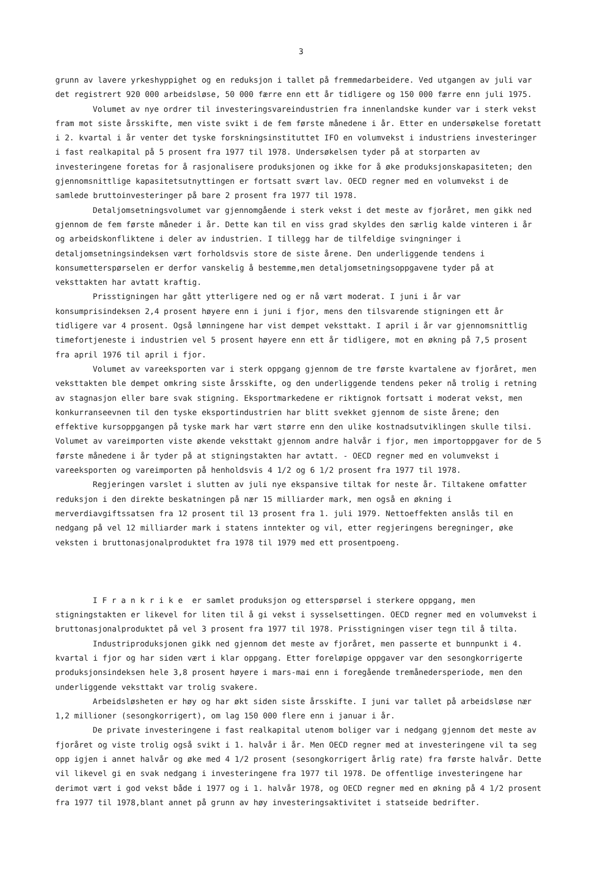3
grunn av lavere yrkeshyppighet og en reduksjon i tallet på fremmedarbeidere. Ved utgangen av juli var det registrert 920 000 arbeidsløse, 50 000 færre enn ett år tidligere og 150 000 færre enn juli 1975.
Volumet av nye ordrer til investeringsvareindustrien fra innenlandske kunder var i sterk vekst fram mot siste årsskifte, men viste svikt i de fem første månedene i år. Etter en undersøkelse foretatt i 2. kvartal i år venter det tyske forskningsinstituttet IFO en volumvekst i industriens investeringer i fast realkapital på 5 prosent fra 1977 til 1978. Undersøkelsen tyder på at storparten av investeringene foretas for å rasjonalisere produksjonen og ikke for å øke produksjonskapasiteten; den gjennomsnittlige kapasitetsutnyttingen er fortsatt svært lav. OECD regner med en volumvekst i de samlede bruttoinvesteringer på bare 2 prosent fra 1977 til 1978.
Detaljomsetningsvolumet var gjennomgående i sterk vekst i det meste av fjoråret, men gikk ned gjennom de fem første måneder i år. Dette kan til en viss grad skyldes den særlig kalde vinteren i år og arbeidskonfliktene i deler av industrien. I tillegg har de tilfeldige svingninger i detaljomsetningsindeksen vært forholdsvis store de siste årene. Den underliggende tendens i konsumetterspørselen er derfor vanskelig å bestemme,men detaljomsetningsoppgavene tyder på at veksttakten har avtatt kraftig.
Prisstigningen har gått ytterligere ned og er nå vært moderat. I juni i år var konsumprisindeksen 2,4 prosent høyere enn i juni i fjor, mens den tilsvarende stigningen ett år tidligere var 4 prosent. Også lønningene har vist dempet veksttakt. I april i år var gjennomsnittlig timefortjeneste i industrien vel 5 prosent høyere enn ett år tidligere, mot en økning på 7,5 prosent fra april 1976 til april i fjor.
Volumet av vareeksporten var i sterk oppgang gjennom de tre første kvartalene av fjoråret, men veksttakten ble dempet omkring siste årsskifte, og den underliggende tendens peker nå trolig i retning av stagnasjon eller bare svak stigning. Eksportmarkedene er riktignok fortsatt i moderat vekst, men konkurranseevnen til den tyske eksportindustrien har blitt svekket gjennom de siste årene; den effektive kursoppgangen på tyske mark har vært større enn den ulike kostnadsutviklingen skulle tilsi. Volumet av vareimporten viste økende veksttakt gjennom andre halvår i fjor, men importoppgaver for de 5 første månedene i år tyder på at stigningstakten har avtatt. - OECD regner med en volumvekst i vareeksporten og vareimporten på henholdsvis 4 1/2 og 6 1/2 prosent fra 1977 til 1978.
Regjeringen varslet i slutten av juli nye ekspansive tiltak for neste år. Tiltakene omfatter reduksjon i den direkte beskatningen på nær 15 milliarder mark, men også en økning i merverdiavgiftssatsen fra 12 prosent til 13 prosent fra 1. juli 1979. Nettoeffekten anslås til en nedgang på vel 12 milliarder mark i statens inntekter og vil, etter regjeringens beregninger, øke veksten i bruttonasjonalproduktet fra 1978 til 1979 med ett prosentpoeng.
I Frankrike er samlet produksjon og etterspørsel i sterkere oppgang, men stigningstakten er likevel for liten til å gi vekst i sysselsettingen. OECD regner med en volumvekst i bruttonasjonalproduktet på vel 3 prosent fra 1977 til 1978. Prisstigningen viser tegn til å tilta.
Industriproduksjonen gikk ned gjennom det meste av fjoråret, men passerte et bunnpunkt i 4. kvartal i fjor og har siden vært i klar oppgang. Etter foreløpige oppgaver var den sesongkorrigerte produksjonsindeksen hele 3,8 prosent høyere i mars-mai enn i foregående tremånedersperiode, men den underliggende veksttakt var trolig svakere.
Arbeidsløsheten er høy og har økt siden siste årsskifte. I juni var tallet på arbeidsløse nær 1,2 millioner (sesongkorrigert), om lag 150 000 flere enn i januar i år.
De private investeringene i fast realkapital utenom boliger var i nedgang gjennom det meste av fjoråret og viste trolig også svikt i 1. halvår i år. Men OECD regner med at investeringene vil ta seg opp igjen i annet halvår og øke med 4 1/2 prosent (sesongkorrigert årlig rate) fra første halvår. Dette vil likevel gi en svak nedgang i investeringene fra 1977 til 1978. De offentlige investeringene har derimot vært i god vekst både i 1977 og i 1. halvår 1978, og OECD regner med en økning på 4 1/2 prosent fra 1977 til 1978,blant annet på grunn av høy investeringsaktivitet i statseide bedrifter.